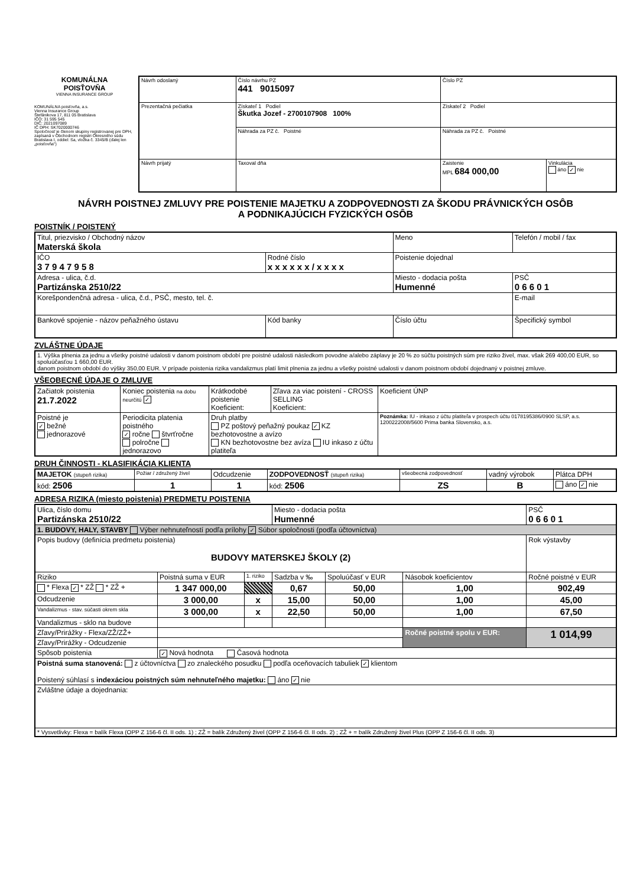KOMUNÁLNA
POISŤOVŇA
VIENNA INSURANCE GROUP
KOMUNÁLNA poisťovňa, a.s.
Vienna Insurance Group
Štefánikova 17, 811 05 Bratislava
IČO: 31 595 545
DIČ: 2021097089
IČ DPH: SK7020000746
Spoločnosť je členom skupiny registrovanej pre DPH, zapísaná v Obchodnom registri Okresného súdu Bratislava I, oddiel: Sa, vložka č. 3345/B (ďalej len „poisťovňa")
| Návrh odoslaný | Číslo návrhu PZ 441 9015097 | Číslo PZ | |
| Prezentačná pečiatka | Získateľ 1 Podiel Škutka Jozef - 2700107908 100% | Získateľ 2 Podiel | |
| | Náhrada za PZ č. Poistné | Náhrada za PZ č. Poistné | |
| Návrh prijatý | Taxoval dňa | Zaistenie MPL 684 000,00 | Vinkulácia áno ✓ nie |
NÁVRH POISTNEJ ZMLUVY PRE POISTENIE MAJETKU A ZODPOVEDNOSTI ZA ŠKODU PRÁVNICKÝCH OSÔB
A PODNIKAJÚCICH FYZICKÝCH OSÔB
POISTNÍK / POISTENÝ
| Titul, priezvisko / Obchodný názov Materská škola | | Meno | Telefón / mobil / fax | |
| IČO 3 7 9 4 7 9 5 8 | Rodné číslo x x x x x x / x x x x | Poistenie dojednal | | |
| Adresa - ulica, č.d. Partizánska 2510/22 | | Miesto - dodacia pošta Humenné | | PSČ 0 6 6 0 1 |
| Korešpondenčná adresa - ulica, č.d., PSČ, mesto, tel. č. | | | E-mail | |
| Bankové spojenie - názov peňažného ústavu | Kód banky | Číslo účtu | | Špecifický symbol |
ZVLÁŠTNE ÚDAJE
| 1. Výška plnenia za jednu a všetky poistné udalosti v danom poistnom období pre poistné udalosti následkom povodne a/alebo záplavy je 20 % zo súčtu poistných súm pre riziko živel, max. však 269 400,00 EUR, so spoluúčasťou 1 660,00 EUR. danom poistnom období do výšky 350,00 EUR. V prípade poistenia rizika vandalizmus platí limit plnenia za jednu a všetky poistné udalosti v danom poistnom období dojednaný v poistnej zmluve. |
VŠEOBECNÉ ÚDAJE O ZMLUVE
| Začiatok poistenia 21.7.2022 | Koniec poistenia na dobu neurčitú ✓ | | Krátkodobé poistenie Koeficient: | Zľava za viac poistení - CROSS SELLING Koeficient: | Koeficient ÚNP |
| Poistné je ✓ bežné jednorazové | Periodicita platenia poistného ✓ ročne štvrťročne polročne jednorazovo | Druh platby PZ poštový peňažný poukaz ✓ KZ bezhotovostne a avízo KN bezhotovostne bez avíza IU inkaso z účtu platiteľa | | | Poznámka: IU - inkaso z účtu platiteľa v prospech účtu 0178195386/0900 SLSP, a.s. 1200222008/5600 Prima banka Slovensko, a.s. |
DRUH ČINNOSTI - KLASIFIKÁCIA KLIENTA
| MAJETOK (stupeň rizika) | Požiar / združený živel | Odcudzenie | ZODPOVEDNOSŤ (stupeň rizika) | všeobecná zodpovednosť | vadný výrobok | Plátca DPH |
| --- | --- | --- | --- | --- | --- | --- |
| kód: 2506 | 1 | 1 | kód: 2506 | ZS | B | áno ✓ nie |
ADRESA RIZIKA (miesto poistenia) PREDMETU POISTENIA
| Ulica, číslo domu Partizánska 2510/22 | | | Miesto - dodacia pošta Humenné | | | PSČ 0 6 6 0 1 |
| 1. BUDOVY, HALY, STAVBY Výber nehnuteľností podľa prílohy ✓ Súbor spoločnosti (podľa účtovníctva) | | | | | | |
| Popis budovy (definícia predmetu poistenia) BUDOVY MATERSKEJ ŠKOLY (2) | | | | | | Rok výstavby |
| Riziko | Poistná suma v EUR | 1. riziko | Sadzba v ‰ | Spoluúčasť v EUR | Násobok koeficientov | Ročné poistné v EUR |
| * Flexa ✓ * ZŽ * ZŽ + | 1 347 000,00 | | 0,67 | 50,00 | 1,00 | 902,49 |
| Odcudzenie | 3 000,00 | x | 15,00 | 50,00 | 1,00 | 45,00 |
| Vandalizmus - stav. súčasti okrem skla | 3 000,00 | x | 22,50 | 50,00 | 1,00 | 67,50 |
| Vandalizmus - sklo na budove | | | | | | |
| Zľavy/Prirážky - Flexa/ZŽ/ZŽ+ | | | | | Ročné poistné spolu v EUR: | 1 014,99 |
| Zľavy/Prirážky - Odcudzenie | | | | | | |
| Spôsob poistenia | ✓ Nová hodnota Časová hodnota | | | | | |
| Poistná suma stanovená: z účtovníctva zo znaleckého posudku podľa oceňovacích tabuliek ✓ klientom Poistený súhlasí s indexáciou poistných súm nehnuteľného majetku: áno ✓ nie | | | | | | |
| Zvláštne údaje a dojednania: | | | | | | |
| * Vysvetlivky: Flexa = balík Flexa (OPP Z 156-6 čl. II ods. 1) ; ZŽ = balík Združený živel (OPP Z 156-6 čl. II ods. 2) ; ZŽ + = balík Združený živel Plus (OPP Z 156-6 čl. II ods. 3) | | | | | | |